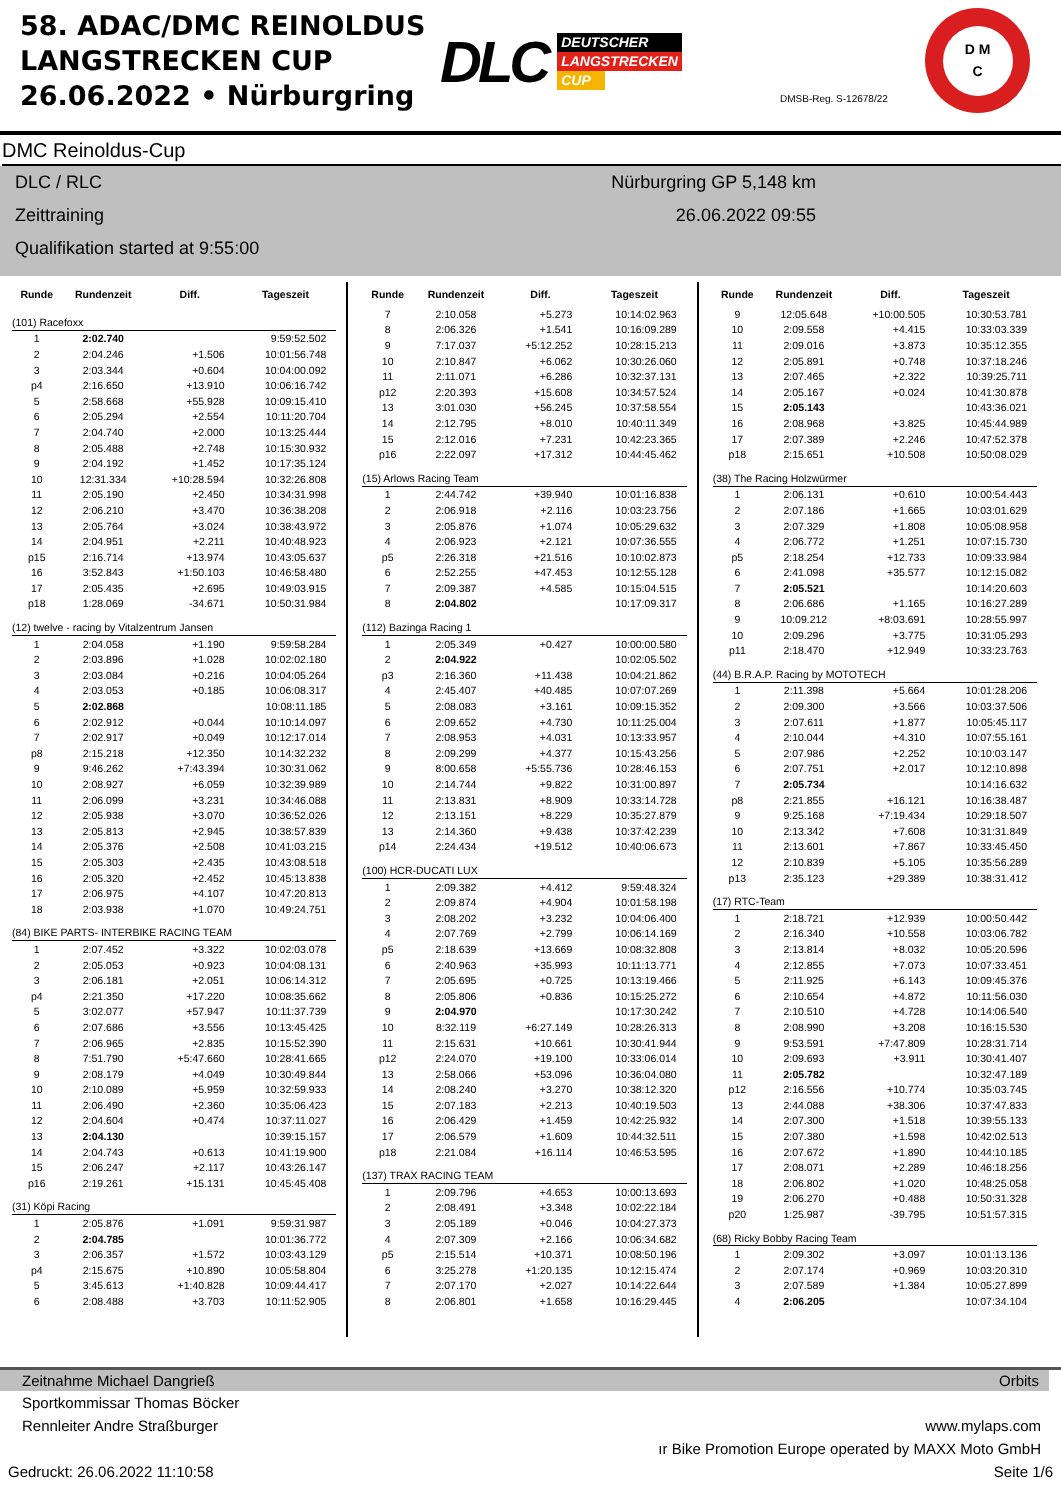58. ADAC/DMC REINOLDUS LANGSTRECKEN CUP 26.06.2022 • Nürburgring
DLC
DEUTSCHER
LANGSTRECKEN
CUP
DMSB-Reg. S-12678/22
D M
C
DMC Reinoldus-Cup
DLC / RLC
Zeittraining
Qualifikation started at 9:55:00
Nürburgring GP 5,148 km
26.06.2022 09:55
| Runde | Rundenzeit | Diff. | Tageszeit |
| --- | --- | --- | --- |
| (101) Racefoxx | | | |
| 1 | 2:02.740 | | 9:59:52.502 |
| 2 | 2:04.246 | +1.506 | 10:01:56.748 |
| 3 | 2:03.344 | +0.604 | 10:04:00.092 |
| p4 | 2:16.650 | +13.910 | 10:06:16.742 |
| 5 | 2:58.668 | +55.928 | 10:09:15.410 |
| 6 | 2:05.294 | +2.554 | 10:11:20.704 |
| 7 | 2:04.740 | +2.000 | 10:13:25.444 |
| 8 | 2:05.488 | +2.748 | 10:15:30.932 |
| 9 | 2:04.192 | +1.452 | 10:17:35.124 |
| 10 | 12:31.334 | +10:28.594 | 10:32:26.808 |
| 11 | 2:05.190 | +2.450 | 10:34:31.998 |
| 12 | 2:06.210 | +3.470 | 10:36:38.208 |
| 13 | 2:05.764 | +3.024 | 10:38:43.972 |
| 14 | 2:04.951 | +2.211 | 10:40:48.923 |
| p15 | 2:16.714 | +13.974 | 10:43:05.637 |
| 16 | 3:52.843 | +1:50.103 | 10:46:58.480 |
| 17 | 2:05.435 | +2.695 | 10:49:03.915 |
| p18 | 1:28.069 | -34.671 | 10:50:31.984 |
| (12) twelve - racing by Vitalzentrum Jansen | | | |
| 1 | 2:04.058 | +1.190 | 9:59:58.284 |
| 2 | 2:03.896 | +1.028 | 10:02:02.180 |
| 3 | 2:03.084 | +0.216 | 10:04:05.264 |
| 4 | 2:03.053 | +0.185 | 10:06:08.317 |
| 5 | 2:02.868 | | 10:08:11.185 |
| 6 | 2:02.912 | +0.044 | 10:10:14.097 |
| 7 | 2:02.917 | +0.049 | 10:12:17.014 |
| p8 | 2:15.218 | +12.350 | 10:14:32.232 |
| 9 | 9:46.262 | +7:43.394 | 10:30:31.062 |
| 10 | 2:08.927 | +6.059 | 10:32:39.989 |
| 11 | 2:06.099 | +3.231 | 10:34:46.088 |
| 12 | 2:05.938 | +3.070 | 10:36:52.026 |
| 13 | 2:05.813 | +2.945 | 10:38:57.839 |
| 14 | 2:05.376 | +2.508 | 10:41:03.215 |
| 15 | 2:05.303 | +2.435 | 10:43:08.518 |
| 16 | 2:05.320 | +2.452 | 10:45:13.838 |
| 17 | 2:06.975 | +4.107 | 10:47:20.813 |
| 18 | 2:03.938 | +1.070 | 10:49:24.751 |
| (84) BIKE PARTS- INTERBIKE RACING TEAM | | | |
| 1 | 2:07.452 | +3.322 | 10:02:03.078 |
| 2 | 2:05.053 | +0.923 | 10:04:08.131 |
| 3 | 2:06.181 | +2.051 | 10:06:14.312 |
| p4 | 2:21.350 | +17.220 | 10:08:35.662 |
| 5 | 3:02.077 | +57.947 | 10:11:37.739 |
| 6 | 2:07.686 | +3.556 | 10:13:45.425 |
| 7 | 2:06.965 | +2.835 | 10:15:52.390 |
| 8 | 7:51.790 | +5:47.660 | 10:28:41.665 |
| 9 | 2:08.179 | +4.049 | 10:30:49.844 |
| 10 | 2:10.089 | +5.959 | 10:32:59.933 |
| 11 | 2:06.490 | +2.360 | 10:35:06.423 |
| 12 | 2:04.604 | +0.474 | 10:37:11.027 |
| 13 | 2:04.130 | | 10:39:15.157 |
| 14 | 2:04.743 | +0.613 | 10:41:19.900 |
| 15 | 2:06.247 | +2.117 | 10:43:26.147 |
| p16 | 2:19.261 | +15.131 | 10:45:45.408 |
| (31) Köpi Racing | | | |
| 1 | 2:05.876 | +1.091 | 9:59:31.987 |
| 2 | 2:04.785 | | 10:01:36.772 |
| 3 | 2:06.357 | +1.572 | 10:03:43.129 |
| p4 | 2:15.675 | +10.890 | 10:05:58.804 |
| 5 | 3:45.613 | +1:40.828 | 10:09:44.417 |
| 6 | 2:08.488 | +3.703 | 10:11:52.905 |
| Runde | Rundenzeit | Diff. | Tageszeit |
| --- | --- | --- | --- |
| 7 | 2:10.058 | +5.273 | 10:14:02.963 |
| 8 | 2:06.326 | +1.541 | 10:16:09.289 |
| 9 | 7:17.037 | +5:12.252 | 10:28:15.213 |
| 10 | 2:10.847 | +6.062 | 10:30:26.060 |
| 11 | 2:11.071 | +6.286 | 10:32:37.131 |
| p12 | 2:20.393 | +15.608 | 10:34:57.524 |
| 13 | 3:01.030 | +56.245 | 10:37:58.554 |
| 14 | 2:12.795 | +8.010 | 10:40:11.349 |
| 15 | 2:12.016 | +7.231 | 10:42:23.365 |
| p16 | 2:22.097 | +17.312 | 10:44:45.462 |
| (15) Arlows Racing Team | | | |
| 1 | 2:44.742 | +39.940 | 10:01:16.838 |
| 2 | 2:06.918 | +2.116 | 10:03:23.756 |
| 3 | 2:05.876 | +1.074 | 10:05:29.632 |
| 4 | 2:06.923 | +2.121 | 10:07:36.555 |
| p5 | 2:26.318 | +21.516 | 10:10:02.873 |
| 6 | 2:52.255 | +47.453 | 10:12:55.128 |
| 7 | 2:09.387 | +4.585 | 10:15:04.515 |
| 8 | 2:04.802 | | 10:17:09.317 |
| (112) Bazinga Racing 1 | | | |
| 1 | 2:05.349 | +0.427 | 10:00:00.580 |
| 2 | 2:04.922 | | 10:02:05.502 |
| p3 | 2:16.360 | +11.438 | 10:04:21.862 |
| 4 | 2:45.407 | +40.485 | 10:07:07.269 |
| 5 | 2:08.083 | +3.161 | 10:09:15.352 |
| 6 | 2:09.652 | +4.730 | 10:11:25.004 |
| 7 | 2:08.953 | +4.031 | 10:13:33.957 |
| 8 | 2:09.299 | +4.377 | 10:15:43.256 |
| 9 | 8:00.658 | +5:55.736 | 10:28:46.153 |
| 10 | 2:14.744 | +9.822 | 10:31:00.897 |
| 11 | 2:13.831 | +8.909 | 10:33:14.728 |
| 12 | 2:13.151 | +8.229 | 10:35:27.879 |
| 13 | 2:14.360 | +9.438 | 10:37:42.239 |
| p14 | 2:24.434 | +19.512 | 10:40:06.673 |
| (100) HCR-DUCATI LUX | | | |
| 1 | 2:09.382 | +4.412 | 9:59:48.324 |
| 2 | 2:09.874 | +4.904 | 10:01:58.198 |
| 3 | 2:08.202 | +3.232 | 10:04:06.400 |
| 4 | 2:07.769 | +2.799 | 10:06:14.169 |
| p5 | 2:18.639 | +13.669 | 10:08:32.808 |
| 6 | 2:40.963 | +35.993 | 10:11:13.771 |
| 7 | 2:05.695 | +0.725 | 10:13:19.466 |
| 8 | 2:05.806 | +0.836 | 10:15:25.272 |
| 9 | 2:04.970 | | 10:17:30.242 |
| 10 | 8:32.119 | +6:27.149 | 10:28:26.313 |
| 11 | 2:15.631 | +10.661 | 10:30:41.944 |
| p12 | 2:24.070 | +19.100 | 10:33:06.014 |
| 13 | 2:58.066 | +53.096 | 10:36:04.080 |
| 14 | 2:08.240 | +3.270 | 10:38:12.320 |
| 15 | 2:07.183 | +2.213 | 10:40:19.503 |
| 16 | 2:06.429 | +1.459 | 10:42:25.932 |
| 17 | 2:06.579 | +1.609 | 10:44:32.511 |
| p18 | 2:21.084 | +16.114 | 10:46:53.595 |
| (137) TRAX RACING TEAM | | | |
| 1 | 2:09.796 | +4.653 | 10:00:13.693 |
| 2 | 2:08.491 | +3.348 | 10:02:22.184 |
| 3 | 2:05.189 | +0.046 | 10:04:27.373 |
| 4 | 2:07.309 | +2.166 | 10:06:34.682 |
| p5 | 2:15.514 | +10.371 | 10:08:50.196 |
| 6 | 3:25.278 | +1:20.135 | 10:12:15.474 |
| 7 | 2:07.170 | +2.027 | 10:14:22.644 |
| 8 | 2:06.801 | +1.658 | 10:16:29.445 |
| Runde | Rundenzeit | Diff. | Tageszeit |
| --- | --- | --- | --- |
| 9 | 12:05.648 | +10:00.505 | 10:30:53.781 |
| 10 | 2:09.558 | +4.415 | 10:33:03.339 |
| 11 | 2:09.016 | +3.873 | 10:35:12.355 |
| 12 | 2:05.891 | +0.748 | 10:37:18.246 |
| 13 | 2:07.465 | +2.322 | 10:39:25.711 |
| 14 | 2:05.167 | +0.024 | 10:41:30.878 |
| 15 | 2:05.143 | | 10:43:36.021 |
| 16 | 2:08.968 | +3.825 | 10:45:44.989 |
| 17 | 2:07.389 | +2.246 | 10:47:52.378 |
| p18 | 2:15.651 | +10.508 | 10:50:08.029 |
| (38) The Racing Holzwürmer | | | |
| 1 | 2:06.131 | +0.610 | 10:00:54.443 |
| 2 | 2:07.186 | +1.665 | 10:03:01.629 |
| 3 | 2:07.329 | +1.808 | 10:05:08.958 |
| 4 | 2:06.772 | +1.251 | 10:07:15.730 |
| p5 | 2:18.254 | +12.733 | 10:09:33.984 |
| 6 | 2:41.098 | +35.577 | 10:12:15.082 |
| 7 | 2:05.521 | | 10:14:20.603 |
| 8 | 2:06.686 | +1.165 | 10:16:27.289 |
| 9 | 10:09.212 | +8:03.691 | 10:28:55.997 |
| 10 | 2:09.296 | +3.775 | 10:31:05.293 |
| p11 | 2:18.470 | +12.949 | 10:33:23.763 |
| (44) B.R.A.P. Racing by MOTOTECH | | | |
| 1 | 2:11.398 | +5.664 | 10:01:28.206 |
| 2 | 2:09.300 | +3.566 | 10:03:37.506 |
| 3 | 2:07.611 | +1.877 | 10:05:45.117 |
| 4 | 2:10.044 | +4.310 | 10:07:55.161 |
| 5 | 2:07.986 | +2.252 | 10:10:03.147 |
| 6 | 2:07.751 | +2.017 | 10:12:10.898 |
| 7 | 2:05.734 | | 10:14:16.632 |
| p8 | 2:21.855 | +16.121 | 10:16:38.487 |
| 9 | 9:25.168 | +7:19.434 | 10:29:18.507 |
| 10 | 2:13.342 | +7.608 | 10:31:31.849 |
| 11 | 2:13.601 | +7.867 | 10:33:45.450 |
| 12 | 2:10.839 | +5.105 | 10:35:56.289 |
| p13 | 2:35.123 | +29.389 | 10:38:31.412 |
| (17) RTC-Team | | | |
| 1 | 2:18.721 | +12.939 | 10:00:50.442 |
| 2 | 2:16.340 | +10.558 | 10:03:06.782 |
| 3 | 2:13.814 | +8.032 | 10:05:20.596 |
| 4 | 2:12.855 | +7.073 | 10:07:33.451 |
| 5 | 2:11.925 | +6.143 | 10:09:45.376 |
| 6 | 2:10.654 | +4.872 | 10:11:56.030 |
| 7 | 2:10.510 | +4.728 | 10:14:06.540 |
| 8 | 2:08.990 | +3.208 | 10:16:15.530 |
| 9 | 9:53.591 | +7:47.809 | 10:28:31.714 |
| 10 | 2:09.693 | +3.911 | 10:30:41.407 |
| 11 | 2:05.782 | | 10:32:47.189 |
| p12 | 2:16.556 | +10.774 | 10:35:03.745 |
| 13 | 2:44.088 | +38.306 | 10:37:47.833 |
| 14 | 2:07.300 | +1.518 | 10:39:55.133 |
| 15 | 2:07.380 | +1.598 | 10:42:02.513 |
| 16 | 2:07.672 | +1.890 | 10:44:10.185 |
| 17 | 2:08.071 | +2.289 | 10:46:18.256 |
| 18 | 2:06.802 | +1.020 | 10:48:25.058 |
| 19 | 2:06.270 | +0.488 | 10:50:31.328 |
| p20 | 1:25.987 | -39.795 | 10:51:57.315 |
| (68) Ricky Bobby Racing Team | | | |
| 1 | 2:09.302 | +3.097 | 10:01:13.136 |
| 2 | 2:07.174 | +0.969 | 10:03:20.310 |
| 3 | 2:07.589 | +1.384 | 10:05:27.899 |
| 4 | 2:06.205 | | 10:07:34.104 |
Zeitnahme Michael Dangrieß Orbits
Sportkommissar Thomas Böcker
Rennleiter Andre Straßburger www.mylaps.com
ır Bike Promotion Europe operated by MAXX Moto GmbH
Gedruckt: 26.06.2022 11:10:58 Seite 1/6